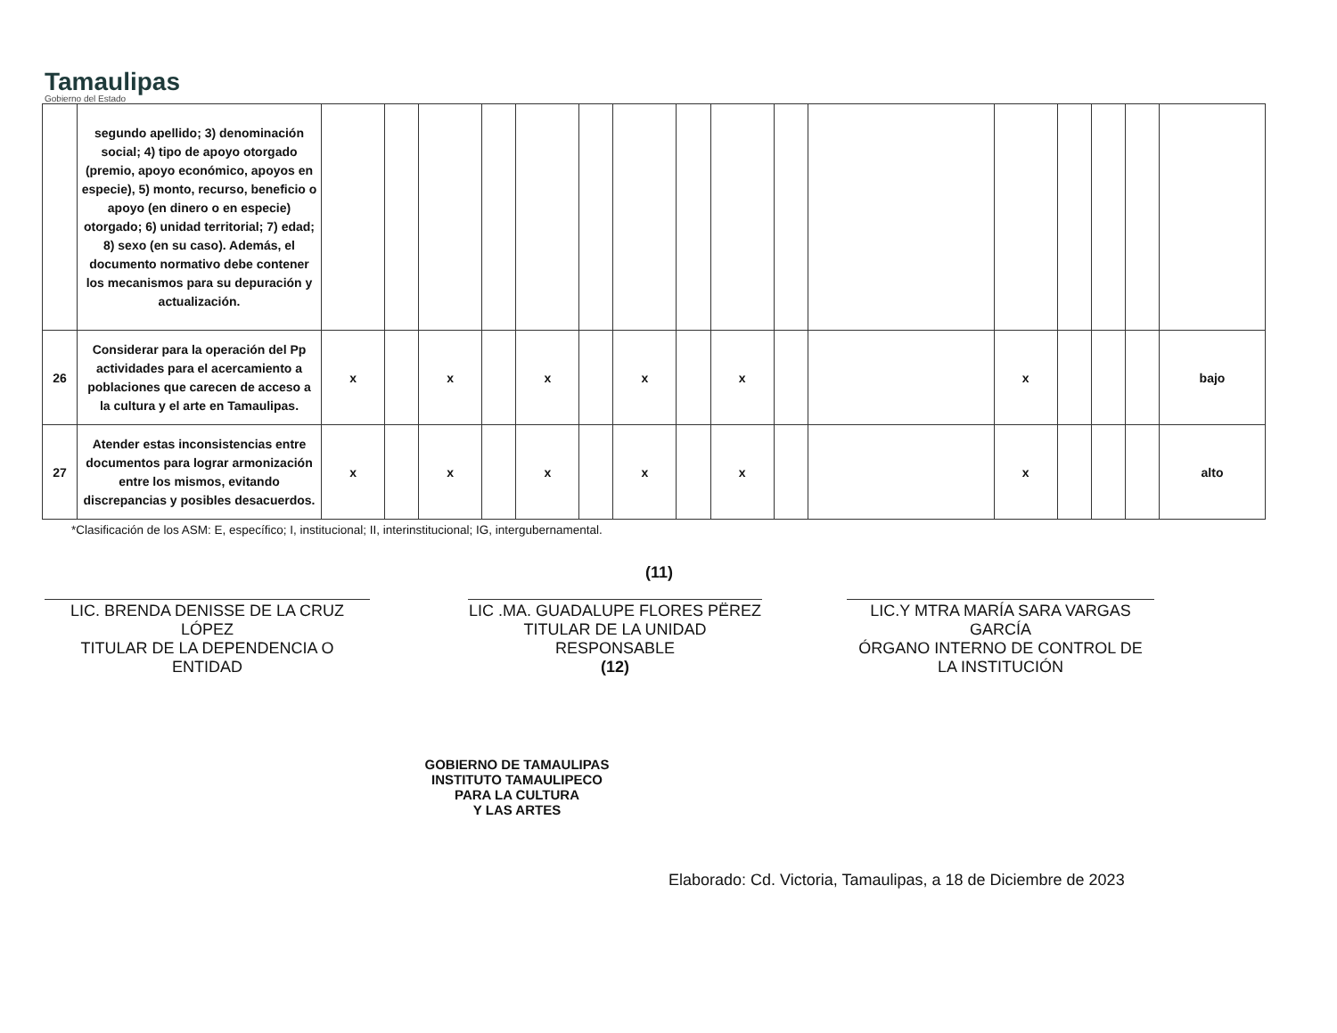Tamaulipas
Gobierno del Estado
| | segundo apellido; 3) denominación social; 4) tipo de apoyo otorgado (premio, apoyo económico, apoyos en especie), 5) monto, recurso, beneficio o apoyo (en dinero o en especie) otorgado; 6) unidad territorial; 7) edad; 8) sexo (en su caso). Además, el documento normativo debe contener los mecanismos para su depuración y actualización. | | | | | | | | | | | | | | | | |
| 26 | Considerar para la operación del Pp actividades para el acercamiento a poblaciones que carecen de acceso a la cultura y el arte en Tamaulipas. | x | | x | | x | | x | | x | | | x | | | | bajo |
| 27 | Atender estas inconsistencias entre documentos para lograr armonización entre los mismos, evitando discrepancias y posibles desacuerdos. | x | | x | | x | | x | | x | | | x | | | | alto |
*Clasificación de los ASM: E, específico; I, institucional; II, interinstitucional; IG, intergubernamental.
LIC. BRENDA DENISSE DE LA CRUZ LÓPEZ
TITULAR DE LA DEPENDENCIA O ENTIDAD
(11)
LIC .MA. GUADALUPE FLORES PËREZ
TITULAR DE LA UNIDAD RESPONSABLE
(12)
LIC.Y MTRA MARÍA SARA VARGAS GARCÍA
ÓRGANO INTERNO DE CONTROL DE LA INSTITUCIÓN
GOBIERNO DE TAMAULIPAS
INSTITUTO TAMAULIPECO
PARA LA CULTURA
Y LAS ARTES
Elaborado: Cd. Victoria, Tamaulipas, a 18 de Diciembre de 2023